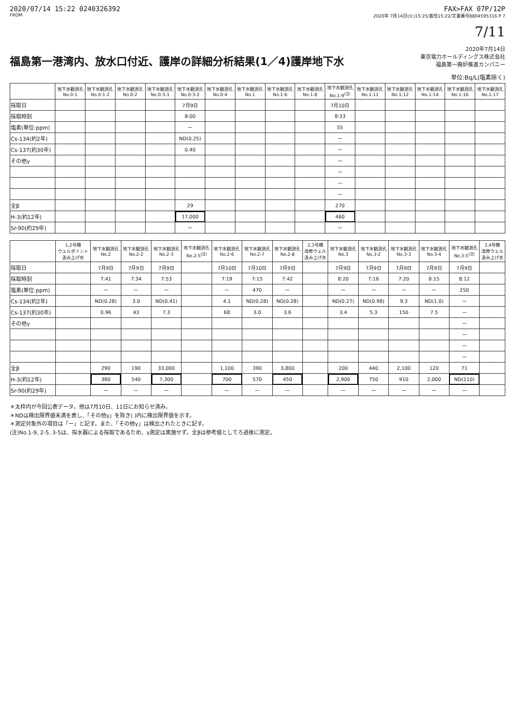2020/07/14 15:22 0240326392 FAX>FAX 07P/12P
FROM 2020年 7月14日(火)15:25/着信15:22/文書番号8804595316 P 7
7/11
福島第一港湾内、放水口付近、護岸の詳細分析結果(1／4)護岸地下水
2020年7月14日
東京電力ホールディングス株式会社
福島第一廃炉推進カンパニー
単位:Bq/L(塩素除く)
| | 地下水観測孔 No.0-1 | 地下水観測孔 No.0-1-2 | 地下水観測孔 No.0-2 | 地下水観測孔 No.0-3-1 | 地下水観測孔 No.0-3-2 | 地下水観測孔 No.0-4 | 地下水観測孔 No.1 | 地下水観測孔 No.1-6 | 地下水観測孔 No.1-8 | 地下水観測孔 No.1-9<sup>(注)</sup> | 地下水観測孔 No.1-11 | 地下水観測孔 No.1-12 | 地下水観測孔 No.1-14 | 地下水観測孔 No.1-16 | 地下水観測孔 No.1-17 |
| --- | --- | --- | --- | --- | --- | --- | --- | --- | --- | --- | --- | --- | --- | --- | --- |
| 採取日 | | | | | 7月9日 | | | | | 7月10日 | | | | | |
| 採取時刻 | | | | | 8:00 | | | | | 8:33 | | | | | |
| 塩素(単位:ppm) | | | | | ー | | | | | 55 | | | | | |
| Cs-134(約2年) | | | | | ND(0.25) | | | | | ー | | | | | |
| Cs-137(約30年) | | | | | 0.40 | | | | | ー | | | | | |
| その他γ | | | | | | | | | | ー | | | | | |
| | | | | | | | | | | ー | | | | | |
| | | | | | | | | | | ー | | | | | |
| | | | | | | | | | | ー | | | | | |
| 全β | | | | | 29 | | | | | 270 | | | | | |
| H-3(約12年) | | | | | 17,000 | | | | | 460 | | | | | |
| Sr-90(約29年) | | | | | ー | | | | | ー | | | | | |
| | 1,2号機 ウェルポイント 汲み上げ水 | 地下水観測孔 No.2 | 地下水観測孔 No.2-2 | 地下水観測孔 No.2-3 | 地下水観測孔 No.2-5<sup>(注)</sup> | 地下水観測孔 No.2-6 | 地下水観測孔 No.2-7 | 地下水観測孔 No.2-8 | 2,3号機 改修ウェル 汲み上げ水 | 地下水観測孔 No.3 | 地下水観測孔 No.3-2 | 地下水観測孔 No.3-3 | 地下水観測孔 No.3-4 | 地下水観測孔 No.3-5<sup>(注)</sup> | 3,4号機 改修ウェル 汲み上げ水 |
| --- | --- | --- | --- | --- | --- | --- | --- | --- | --- | --- | --- | --- | --- | --- | --- |
| 採取日 | | 7月9日 | 7月9日 | 7月9日 | | 7月10日 | 7月10日 | 7月9日 | | 7月9日 | 7月9日 | 7月9日 | 7月9日 | 7月9日 | |
| 採取時刻 | | 7:41 | 7:34 | 7:53 | | 7:19 | 7:15 | 7:42 | | 8:20 | 7:16 | 7:20 | 8:15 | 8:12 | |
| 塩素(単位:ppm) | | ー | ー | ー | | ー | 470 | ー | | ー | ー | ー | ー | 250 | |
| Cs-134(約2年) | | ND(0.28) | 3.0 | ND(0.41) | | 4.1 | ND(0.28) | ND(0.28) | | ND(0.27) | ND(0.98) | 9.3 | ND(1.0) | ー | |
| Cs-137(約30年) | | 0.96 | 43 | 7.3 | | 68 | 3.0 | 3.6 | | 3.4 | 5.3 | 150 | 7.5 | ー | |
| その他γ | | | | | | | | | | | | | | ー | |
| | | | | | | | | | | | | | | ー | |
| | | | | | | | | | | | | | | ー | |
| | | | | | | | | | | | | | | ー | |
| 全β | | 290 | 190 | 33,000 | | 1,100 | 390 | 3,800 | | 200 | 440 | 2,100 | 120 | 71 | |
| H-3(約12年) | | 380 | 540 | 7,300 | | 700 | 570 | 450 | | 2,900 | 750 | 910 | 2,000 | ND(110) | |
| Sr-90(約29年) | | ー | ー | ー | | ー | ー | ー | | ー | ー | ー | ー | ー | |
＊太枠内が今回公表データ。他は7月10日、11日にお知らせ済み。
＊NDは検出限界値未満を表し、「その他γ」を除き( )内に検出限界値を示す。
＊測定対象外の項目は「ー」と記す。また、「その他γ」は検出されたときに記す。
(注)No.1-9, 2-5, 3-5は、採水器による採取であるため、γ測定は実施せず。全βは参考値としてろ過後に測定。